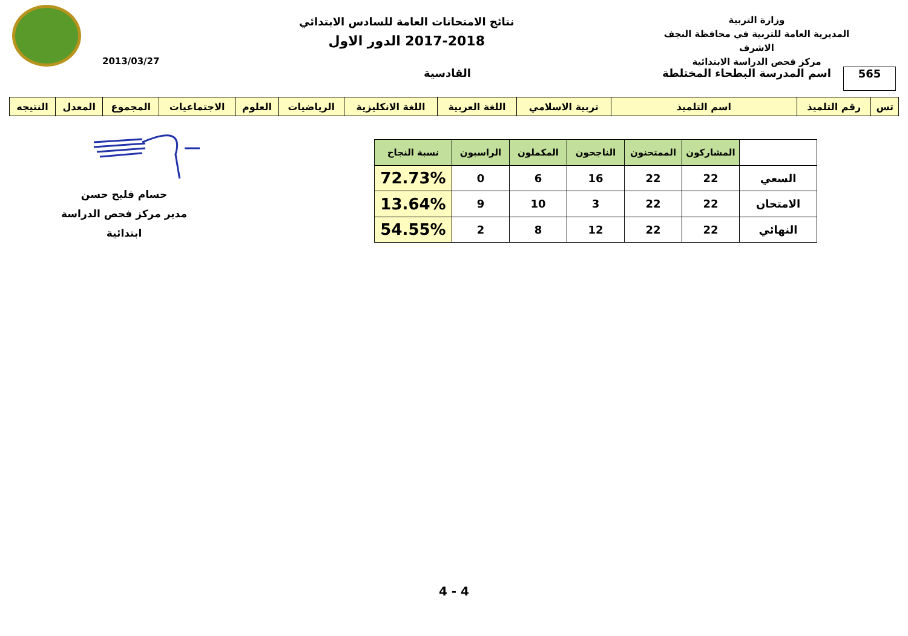وزارة التربية
المديرية العامة للتربية في محافظة النجف الاشرف
مركز فحص الدراسة الابتدائية
نتائج الامتحانات العامة للسادس الابتدائي
2017-2018 الدور الاول
2013/03/27
565
اسم المدرسة البطحاء المختلطة
القادسية
| تس | رقم التلميذ | اسم التلميذ | تربية الاسلامي | اللغة العربية | اللغة الانكليزية | الرياضيات | العلوم | الاجتماعيات | المجموع | المعدل | النتيجه |
| | المشاركون | الممتحنون | الناجحون | المكملون | الراسبون | نسبة النجاح |
| --- | --- | --- | --- | --- | --- | --- |
| السعي | 22 | 22 | 16 | 6 | 0 | 72.73% |
| الامتحان | 22 | 22 | 3 | 10 | 9 | 13.64% |
| النهائي | 22 | 22 | 12 | 8 | 2 | 54.55% |
حسام فليح حسن
مدير مركز فحص الدراسة ابتدائية
4 - 4